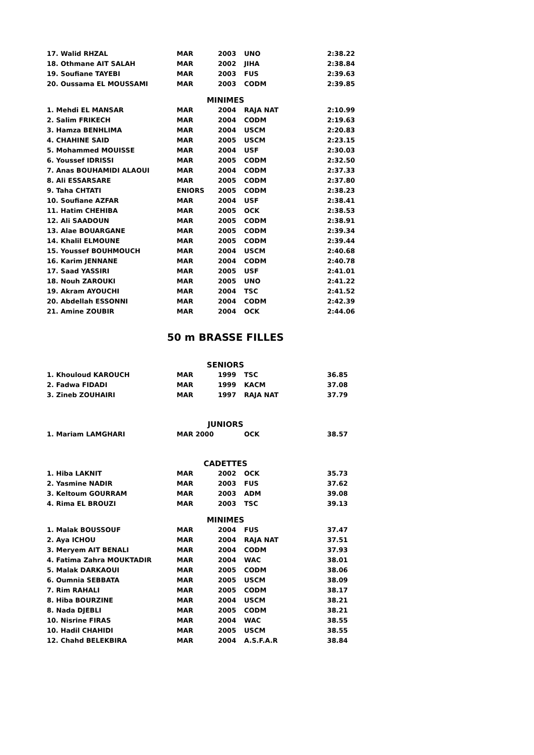| 17. Walid RHZAL | MAR | 2003 | UNO | 2:38.22 |
| 18. Othmane AIT SALAH | MAR | 2002 | JIHA | 2:38.84 |
| 19. Soufiane TAYEBI | MAR | 2003 | FUS | 2:39.63 |
| 20. Oussama EL MOUSSAMI | MAR | 2003 | CODM | 2:39.85 |
MINIMES
| 1. Mehdi EL MANSAR | MAR | 2004 | RAJA NAT | 2:10.99 |
| 2. Salim FRIKECH | MAR | 2004 | CODM | 2:19.63 |
| 3. Hamza BENHLIMA | MAR | 2004 | USCM | 2:20.83 |
| 4. CHAHINE SAID | MAR | 2005 | USCM | 2:23.15 |
| 5. Mohammed MOUISSE | MAR | 2004 | USF | 2:30.03 |
| 6. Youssef IDRISSI | MAR | 2005 | CODM | 2:32.50 |
| 7. Anas BOUHAMIDI ALAOUI | MAR | 2004 | CODM | 2:37.33 |
| 8. Ali ESSARSARE | MAR | 2005 | CODM | 2:37.80 |
| 9. Taha CHTATI | ENIORS | 2005 | CODM | 2:38.23 |
| 10. Soufiane AZFAR | MAR | 2004 | USF | 2:38.41 |
| 11. Hatim CHEHIBA | MAR | 2005 | OCK | 2:38.53 |
| 12. Ali SAADOUN | MAR | 2005 | CODM | 2:38.91 |
| 13. Alae BOUARGANE | MAR | 2005 | CODM | 2:39.34 |
| 14. Khalil ELMOUNE | MAR | 2005 | CODM | 2:39.44 |
| 15. Youssef BOUHMOUCH | MAR | 2004 | USCM | 2:40.68 |
| 16. Karim JENNANE | MAR | 2004 | CODM | 2:40.78 |
| 17. Saad YASSIRI | MAR | 2005 | USF | 2:41.01 |
| 18. Nouh ZAROUKI | MAR | 2005 | UNO | 2:41.22 |
| 19. Akram AYOUCHI | MAR | 2004 | TSC | 2:41.52 |
| 20. Abdellah ESSONNI | MAR | 2004 | CODM | 2:42.39 |
| 21. Amine ZOUBIR | MAR | 2004 | OCK | 2:44.06 |
50 m BRASSE FILLES
SENIORS
| 1. Khouloud KAROUCH | MAR | 1999 | TSC | 36.85 |
| 2. Fadwa FIDADI | MAR | 1999 | KACM | 37.08 |
| 3. Zineb ZOUHAIRI | MAR | 1997 | RAJA NAT | 37.79 |
JUNIORS
| 1. Mariam LAMGHARI | MAR 2000 | | OCK | 38.57 |
CADETTES
| 1. Hiba LAKNIT | MAR | 2002 | OCK | 35.73 |
| 2. Yasmine NADIR | MAR | 2003 | FUS | 37.62 |
| 3. Keltoum GOURRAM | MAR | 2003 | ADM | 39.08 |
| 4. Rima EL BROUZI | MAR | 2003 | TSC | 39.13 |
MINIMES
| 1. Malak BOUSSOUF | MAR | 2004 | FUS | 37.47 |
| 2. Aya ICHOU | MAR | 2004 | RAJA NAT | 37.51 |
| 3. Meryem AIT BENALI | MAR | 2004 | CODM | 37.93 |
| 4. Fatima Zahra MOUKTADIR | MAR | 2004 | WAC | 38.01 |
| 5. Malak DARKAOUI | MAR | 2005 | CODM | 38.06 |
| 6. Oumnia SEBBATA | MAR | 2005 | USCM | 38.09 |
| 7. Rim RAHALI | MAR | 2005 | CODM | 38.17 |
| 8. Hiba BOURZINE | MAR | 2004 | USCM | 38.21 |
| 8. Nada DJEBLI | MAR | 2005 | CODM | 38.21 |
| 10. Nisrine FIRAS | MAR | 2004 | WAC | 38.55 |
| 10. Hadil CHAHIDI | MAR | 2005 | USCM | 38.55 |
| 12. Chahd BELEKBIRA | MAR | 2004 | A.S.F.A.R | 38.84 |